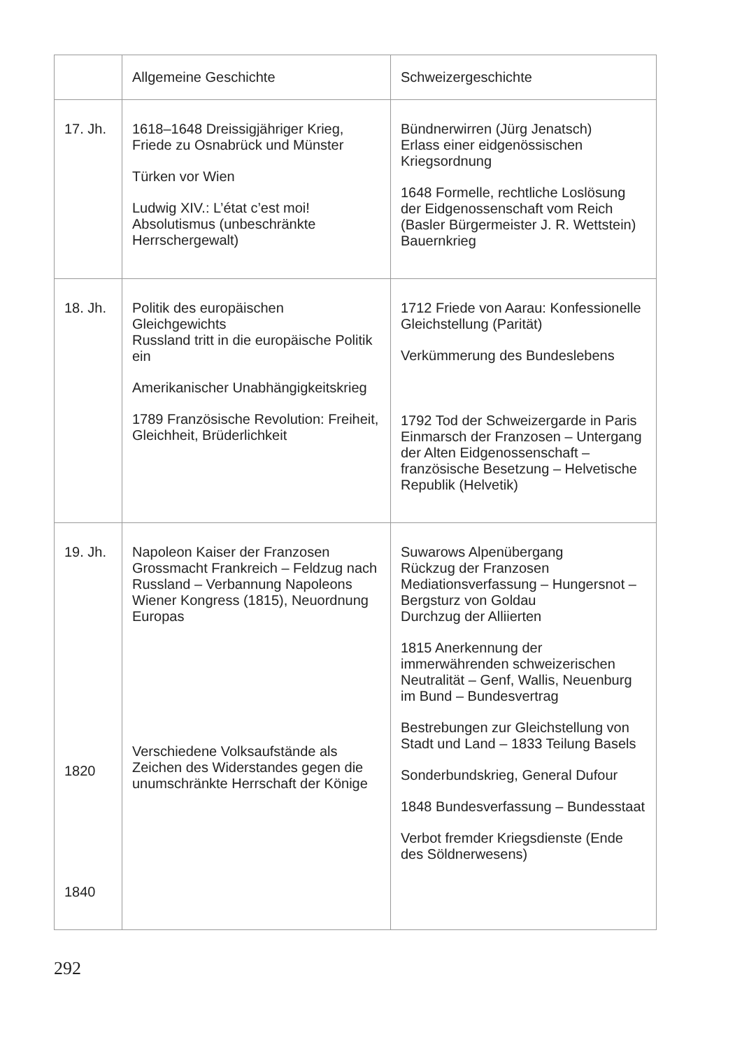| | Allgemeine Geschichte | Schweizergeschichte |
| --- | --- | --- |
| 17. Jh. | 1618–1648 Dreissigjähriger Krieg, Friede zu Osnabrück und Münster Türken vor Wien Ludwig XIV.: L’état c’est moi! Absolutismus (unbeschränkte Herrschergewalt) | Bündnerwirren (Jürg Jenatsch) Erlass einer eidgenössischen Kriegsordnung 1648 Formelle, rechtliche Loslösung der Eidgenossenschaft vom Reich (Basler Bürgermeister J. R. Wettstein) Bauernkrieg |
| 18. Jh. | Politik des europäischen Gleichgewichts Russland tritt in die europäische Politik ein Amerikanischer Unabhängigkeitskrieg 1789 Französische Revolution: Freiheit, Gleichheit, Brüderlichkeit | 1712 Friede von Aarau: Konfessionelle Gleichstellung (Parität) Verkümmerung des Bundeslebens 1792 Tod der Schweizergarde in Paris Einmarsch der Franzosen – Untergang der Alten Eidgenossenschaft – französische Besetzung – Helvetische Republik (Helvetik) |
| 19. Jh. 1820 1840 | Napoleon Kaiser der Franzosen Grossmacht Frankreich – Feldzug nach Russland – Verbannung Napoleons Wiener Kongress (1815), Neuordnung Europas Verschiedene Volksaufstände als Zeichen des Widerstandes gegen die unumschränkte Herrschaft der Könige | Suwarows Alpenübergang Rückzug der Franzosen Mediationsverfassung – Hungersnot – Bergsturz von Goldau Durchzug der Alliierten 1815 Anerkennung der immerwährenden schweizerischen Neutralität – Genf, Wallis, Neuenburg im Bund – Bundesvertrag Bestrebungen zur Gleichstellung von Stadt und Land – 1833 Teilung Basels Sonderbundskrieg, General Dufour 1848 Bundesverfassung – Bundesstaat Verbot fremder Kriegsdienste (Ende des Söldnerwesens) |
292